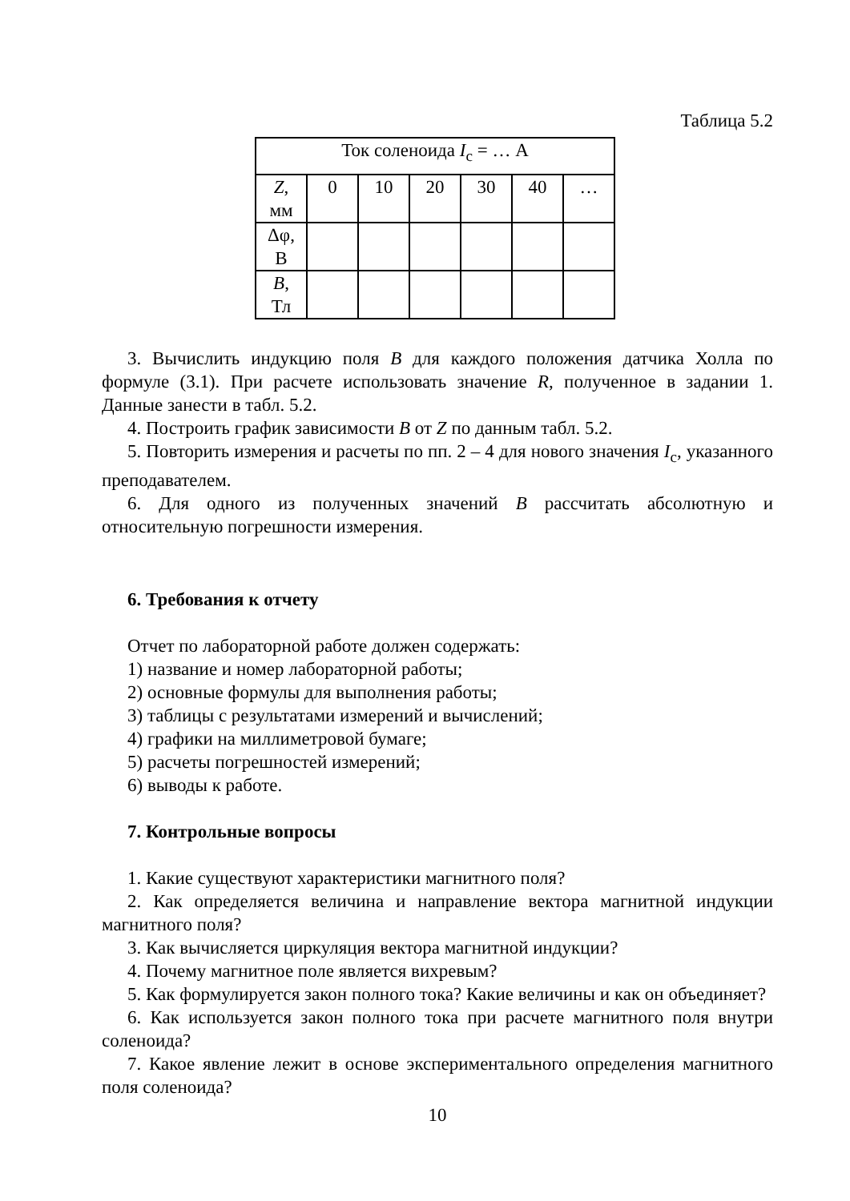Таблица 5.2
| Ток соленоида I<sub>с</sub> = … А | | | | | | |
| Z , мм | 0 | 10 | 20 | 30 | 40 | … |
| Δφ, В | | | | | | |
| B , Тл | | | | | | |
3. Вычислить индукцию поля B для каждого положения датчика Холла по формуле (3.1). При расчете использовать значение R, полученное в задании 1. Данные занести в табл. 5.2.
4. Построить график зависимости B от Z по данным табл. 5.2.
5. Повторить измерения и расчеты по пп. 2 – 4 для нового значения I<sub>с</sub>, указанного преподавателем.
6. Для одного из полученных значений B рассчитать абсолютную и относительную погрешности измерения.
6. Требования к отчету
Отчет по лабораторной работе должен содержать:
1) название и номер лабораторной работы;
2) основные формулы для выполнения работы;
3) таблицы с результатами измерений и вычислений;
4) графики на миллиметровой бумаге;
5) расчеты погрешностей измерений;
6) выводы к работе.
7. Контрольные вопросы
1. Какие существуют характеристики магнитного поля?
2. Как определяется величина и направление вектора магнитной индукции магнитного поля?
3. Как вычисляется циркуляция вектора магнитной индукции?
4. Почему магнитное поле является вихревым?
5. Как формулируется закон полного тока? Какие величины и как он объединяет?
6. Как используется закон полного тока при расчете магнитного поля внутри соленоида?
7. Какое явление лежит в основе экспериментального определения магнитного поля соленоида?
10